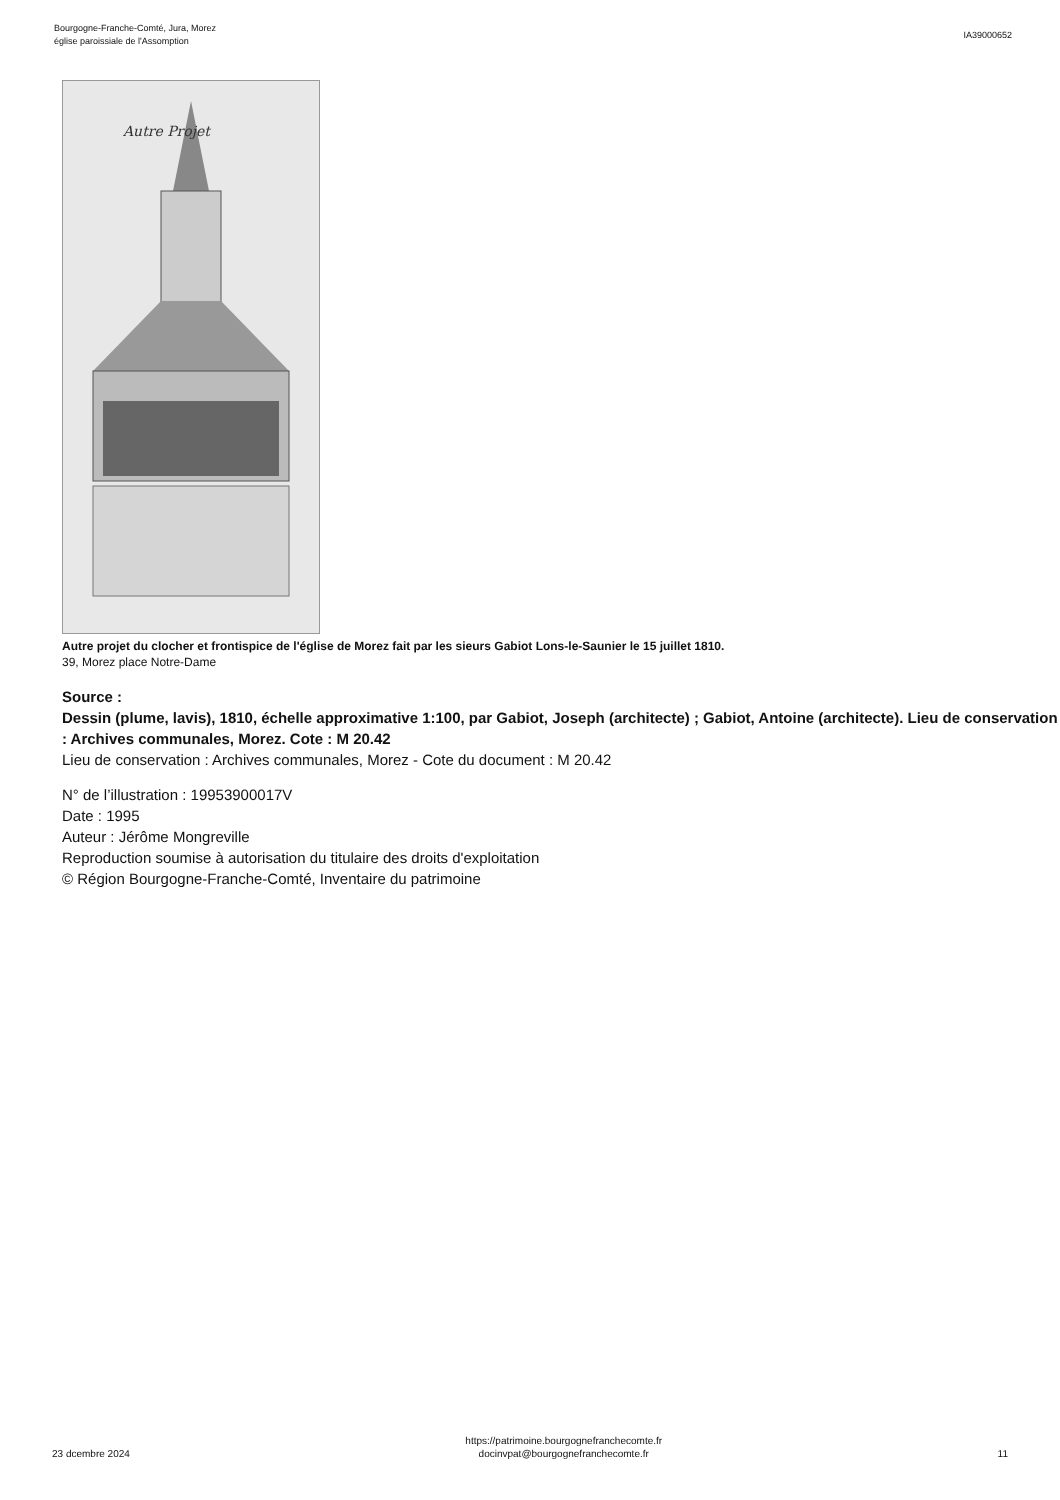Bourgogne-Franche-Comté, Jura, Morez
église paroissiale de l'Assomption
IA39000652
Autre Projet
Autre projet du clocher et frontispice de l'église de Morez fait par les sieurs Gabiot Lons-le-Saunier le 15 juillet 1810.
39, Morez place Notre-Dame
Source :
Dessin (plume, lavis), 1810, échelle approximative 1:100, par Gabiot, Joseph (architecte) ; Gabiot, Antoine (architecte). Lieu de conservation : Archives communales, Morez. Cote : M 20.42
Lieu de conservation : Archives communales, Morez - Cote du document : M 20.42
N° de l’illustration : 19953900017V
Date : 1995
Auteur : Jérôme Mongreville
Reproduction soumise à autorisation du titulaire des droits d'exploitation
© Région Bourgogne-Franche-Comté, Inventaire du patrimoine
23 dcembre 2024
https://patrimoine.bourgognefranchecomte.fr
docinvpat@bourgognefranchecomte.fr
11